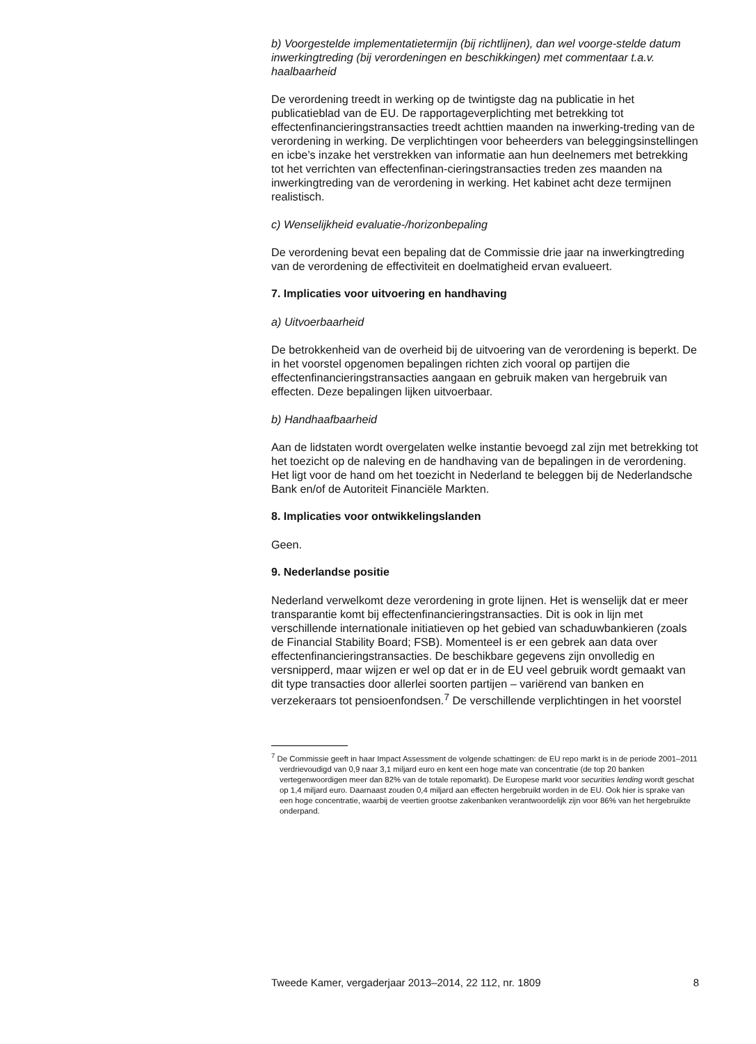b) Voorgestelde implementatietermijn (bij richtlijnen), dan wel voorge-stelde datum inwerkingtreding (bij verordeningen en beschikkingen) met commentaar t.a.v. haalbaarheid
De verordening treedt in werking op de twintigste dag na publicatie in het publicatieblad van de EU. De rapportageverplichting met betrekking tot effectenfinancieringstransacties treedt achttien maanden na inwerking-treding van de verordening in werking. De verplichtingen voor beheerders van beleggingsinstellingen en icbe’s inzake het verstrekken van informatie aan hun deelnemers met betrekking tot het verrichten van effectenfinan-cieringstransacties treden zes maanden na inwerkingtreding van de verordening in werking. Het kabinet acht deze termijnen realistisch.
c) Wenselijkheid evaluatie-/horizonbepaling
De verordening bevat een bepaling dat de Commissie drie jaar na inwerkingtreding van de verordening de effectiviteit en doelmatigheid ervan evalueert.
7. Implicaties voor uitvoering en handhaving
a) Uitvoerbaarheid
De betrokkenheid van de overheid bij de uitvoering van de verordening is beperkt. De in het voorstel opgenomen bepalingen richten zich vooral op partijen die effectenfinancieringstransacties aangaan en gebruik maken van hergebruik van effecten. Deze bepalingen lijken uitvoerbaar.
b) Handhaafbaarheid
Aan de lidstaten wordt overgelaten welke instantie bevoegd zal zijn met betrekking tot het toezicht op de naleving en de handhaving van de bepalingen in de verordening. Het ligt voor de hand om het toezicht in Nederland te beleggen bij de Nederlandsche Bank en/of de Autoriteit Financiële Markten.
8. Implicaties voor ontwikkelingslanden
Geen.
9. Nederlandse positie
Nederland verwelkomt deze verordening in grote lijnen. Het is wenselijk dat er meer transparantie komt bij effectenfinancieringstransacties. Dit is ook in lijn met verschillende internationale initiatieven op het gebied van schaduwbankieren (zoals de Financial Stability Board; FSB). Momenteel is er een gebrek aan data over effectenfinancieringstransacties. De beschikbare gegevens zijn onvolledig en versnipperd, maar wijzen er wel op dat er in de EU veel gebruik wordt gemaakt van dit type transacties door allerlei soorten partijen – variërend van banken en verzekeraars tot pensioenfondsen.<sup>7</sup> De verschillende verplichtingen in het voorstel
<sup>7</sup> De Commissie geeft in haar Impact Assessment de volgende schattingen: de EU repo markt is in de periode 2001–2011 verdrievoudigd van 0,9 naar 3,1 miljard euro en kent een hoge mate van concentratie (de top 20 banken vertegenwoordigen meer dan 82% van de totale repomarkt). De Europese markt voor securities lending wordt geschat op 1,4 miljard euro. Daarnaast zouden 0,4 miljard aan effecten hergebruikt worden in de EU. Ook hier is sprake van een hoge concentratie, waarbij de veertien grootse zakenbanken verantwoordelijk zijn voor 86% van het hergebruikte onderpand.
Tweede Kamer, vergaderjaar 2013–2014, 22 112, nr. 1809 8